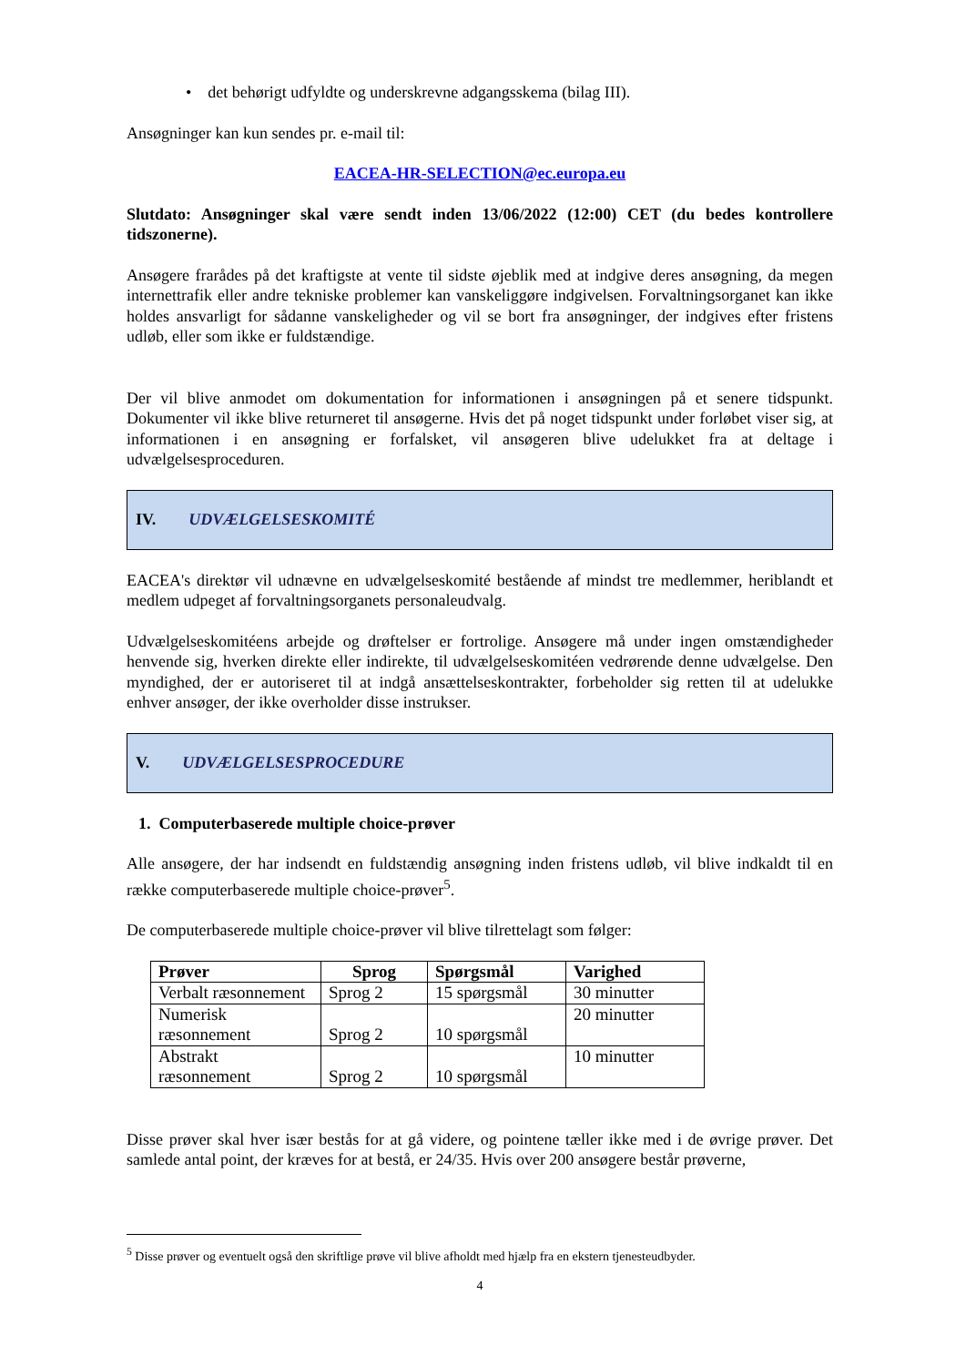• det behørigt udfyldte og underskrevne adgangsskema (bilag III).
Ansøgninger kan kun sendes pr. e-mail til:
EACEA-HR-SELECTION@ec.europa.eu
Slutdato: Ansøgninger skal være sendt inden 13/06/2022 (12:00) CET (du bedes kontrollere tidszonerne).
Ansøgere frarådes på det kraftigste at vente til sidste øjeblik med at indgive deres ansøgning, da megen internettrafik eller andre tekniske problemer kan vanskeliggøre indgivelsen. Forvaltningsorganet kan ikke holdes ansvarligt for sådanne vanskeligheder og vil se bort fra ansøgninger, der indgives efter fristens udløb, eller som ikke er fuldstændige.
Der vil blive anmodet om dokumentation for informationen i ansøgningen på et senere tidspunkt. Dokumenter vil ikke blive returneret til ansøgerne. Hvis det på noget tidspunkt under forløbet viser sig, at informationen i en ansøgning er forfalsket, vil ansøgeren blive udelukket fra at deltage i udvælgelsesproceduren.
IV. UDVÆLGELSESKOMITÉ
EACEA's direktør vil udnævne en udvælgelseskomité bestående af mindst tre medlemmer, heriblandt et medlem udpeget af forvaltningsorganets personaleudvalg.
Udvælgelseskomitéens arbejde og drøftelser er fortrolige. Ansøgere må under ingen omstændigheder henvende sig, hverken direkte eller indirekte, til udvælgelseskomitéen vedrørende denne udvælgelse. Den myndighed, der er autoriseret til at indgå ansættelseskontrakter, forbeholder sig retten til at udelukke enhver ansøger, der ikke overholder disse instrukser.
V. UDVÆLGELSESPROCEDURE
1. Computerbaserede multiple choice-prøver
Alle ansøgere, der har indsendt en fuldstændig ansøgning inden fristens udløb, vil blive indkaldt til en række computerbaserede multiple choice-prøver<sup>5</sup>.
De computerbaserede multiple choice-prøver vil blive tilrettelagt som følger:
| Prøver | Sprog | Spørgsmål | Varighed |
| --- | --- | --- | --- |
| Verbalt ræsonnement | Sprog 2 | 15 spørgsmål | 30 minutter |
| Numerisk ræsonnement | Sprog 2 | 10 spørgsmål | 20 minutter |
| Abstrakt ræsonnement | Sprog 2 | 10 spørgsmål | 10 minutter |
Disse prøver skal hver især bestås for at gå videre, og pointene tæller ikke med i de øvrige prøver. Det samlede antal point, der kræves for at bestå, er 24/35. Hvis over 200 ansøgere består prøverne,
<sup>5</sup> Disse prøver og eventuelt også den skriftlige prøve vil blive afholdt med hjælp fra en ekstern tjenesteudbyder.
4